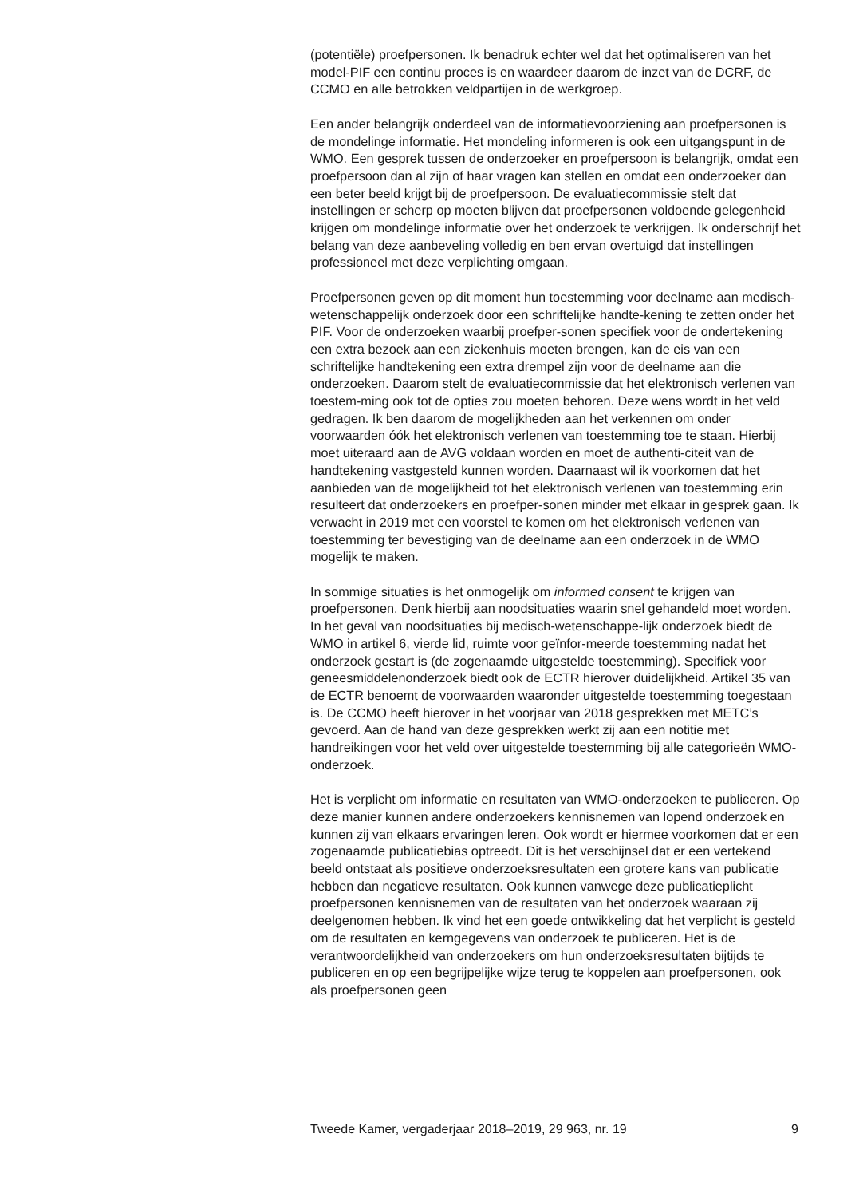(potentiële) proefpersonen. Ik benadruk echter wel dat het optimaliseren van het model-PIF een continu proces is en waardeer daarom de inzet van de DCRF, de CCMO en alle betrokken veldpartijen in de werkgroep.
Een ander belangrijk onderdeel van de informatievoorziening aan proefpersonen is de mondelinge informatie. Het mondeling informeren is ook een uitgangspunt in de WMO. Een gesprek tussen de onderzoeker en proefpersoon is belangrijk, omdat een proefpersoon dan al zijn of haar vragen kan stellen en omdat een onderzoeker dan een beter beeld krijgt bij de proefpersoon. De evaluatiecommissie stelt dat instellingen er scherp op moeten blijven dat proefpersonen voldoende gelegenheid krijgen om mondelinge informatie over het onderzoek te verkrijgen. Ik onderschrijf het belang van deze aanbeveling volledig en ben ervan overtuigd dat instellingen professioneel met deze verplichting omgaan.
Proefpersonen geven op dit moment hun toestemming voor deelname aan medisch-wetenschappelijk onderzoek door een schriftelijke handte-kening te zetten onder het PIF. Voor de onderzoeken waarbij proefper-sonen specifiek voor de ondertekening een extra bezoek aan een ziekenhuis moeten brengen, kan de eis van een schriftelijke handtekening een extra drempel zijn voor de deelname aan die onderzoeken. Daarom stelt de evaluatiecommissie dat het elektronisch verlenen van toestem-ming ook tot de opties zou moeten behoren. Deze wens wordt in het veld gedragen. Ik ben daarom de mogelijkheden aan het verkennen om onder voorwaarden óók het elektronisch verlenen van toestemming toe te staan. Hierbij moet uiteraard aan de AVG voldaan worden en moet de authenti-citeit van de handtekening vastgesteld kunnen worden. Daarnaast wil ik voorkomen dat het aanbieden van de mogelijkheid tot het elektronisch verlenen van toestemming erin resulteert dat onderzoekers en proefper-sonen minder met elkaar in gesprek gaan. Ik verwacht in 2019 met een voorstel te komen om het elektronisch verlenen van toestemming ter bevestiging van de deelname aan een onderzoek in de WMO mogelijk te maken.
In sommige situaties is het onmogelijk om informed consent te krijgen van proefpersonen. Denk hierbij aan noodsituaties waarin snel gehandeld moet worden. In het geval van noodsituaties bij medisch-wetenschappe-lijk onderzoek biedt de WMO in artikel 6, vierde lid, ruimte voor geïnfor-meerde toestemming nadat het onderzoek gestart is (de zogenaamde uitgestelde toestemming). Specifiek voor geneesmiddelenonderzoek biedt ook de ECTR hierover duidelijkheid. Artikel 35 van de ECTR benoemt de voorwaarden waaronder uitgestelde toestemming toegestaan is. De CCMO heeft hierover in het voorjaar van 2018 gesprekken met METC’s gevoerd. Aan de hand van deze gesprekken werkt zij aan een notitie met handreikingen voor het veld over uitgestelde toestemming bij alle categorieën WMO-onderzoek.
Het is verplicht om informatie en resultaten van WMO-onderzoeken te publiceren. Op deze manier kunnen andere onderzoekers kennisnemen van lopend onderzoek en kunnen zij van elkaars ervaringen leren. Ook wordt er hiermee voorkomen dat er een zogenaamde publicatiebias optreedt. Dit is het verschijnsel dat er een vertekend beeld ontstaat als positieve onderzoeksresultaten een grotere kans van publicatie hebben dan negatieve resultaten. Ook kunnen vanwege deze publicatieplicht proefpersonen kennisnemen van de resultaten van het onderzoek waaraan zij deelgenomen hebben. Ik vind het een goede ontwikkeling dat het verplicht is gesteld om de resultaten en kerngegevens van onderzoek te publiceren. Het is de verantwoordelijkheid van onderzoekers om hun onderzoeksresultaten bijtijds te publiceren en op een begrijpelijke wijze terug te koppelen aan proefpersonen, ook als proefpersonen geen
Tweede Kamer, vergaderjaar 2018–2019, 29 963, nr. 19 9